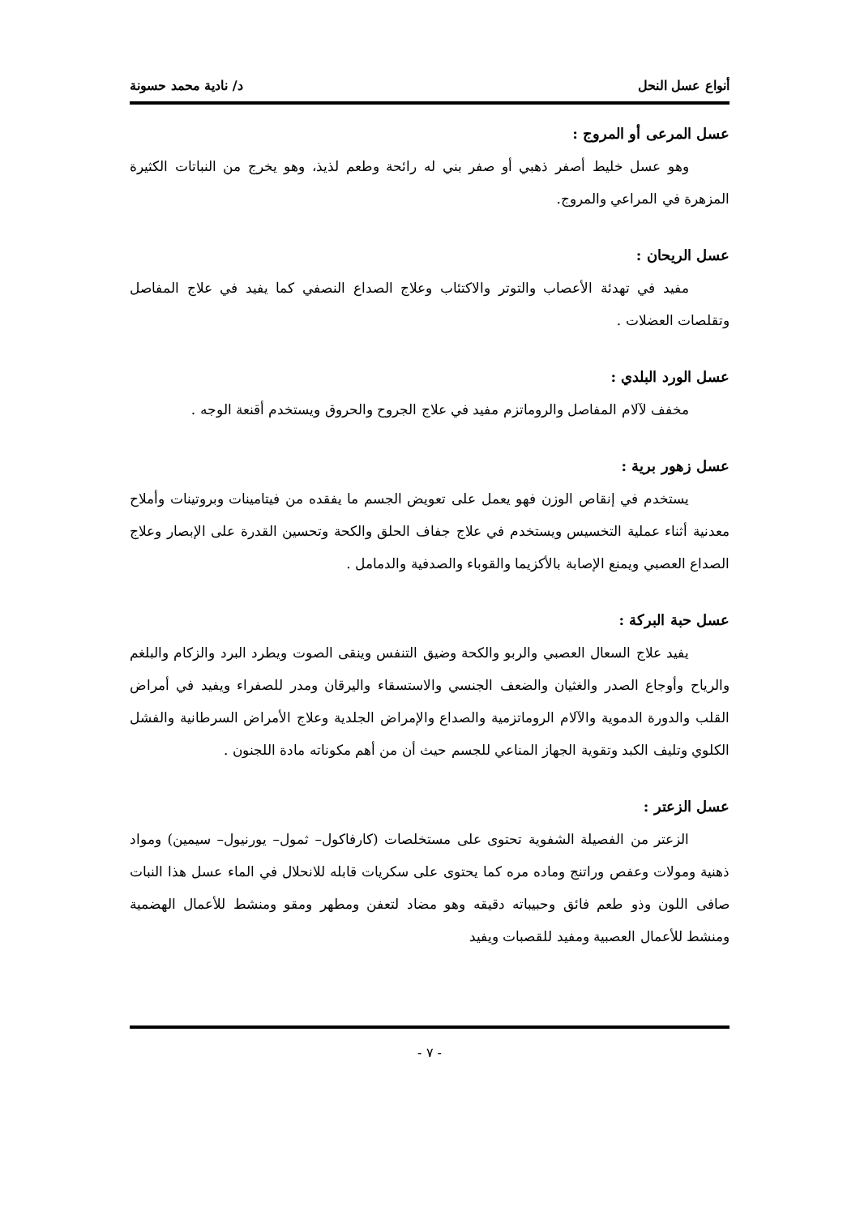أنواع عسل النحل د/ نادية محمد حسونة
عسل المرعى أو المروج :
وهو عسل خليط أصفر ذهبي أو صفر بني له رائحة وطعم لذيذ، وهو يخرج من النباتات الكثيرة المزهرة في المراعي والمروج.
عسل الريحان :
مفيد في تهدئة الأعصاب والتوتر والاكتئاب وعلاج الصداع النصفي كما يفيد في علاج المفاصل وتقلصات العضلات .
عسل الورد البلدي :
مخفف لآلام المفاصل والروماتزم مفيد في علاج الجروح والحروق ويستخدم أقنعة الوجه .
عسل زهور برية :
يستخدم في إنقاص الوزن فهو يعمل على تعويض الجسم ما يفقده من فيتامينات وبروتينات وأملاح معدنية أثناء عملية التخسيس ويستخدم في علاج جفاف الحلق والكحة وتحسين القدرة على الإبصار وعلاج الصداع العصبي ويمنع الإصابة بالأكزيما والقوباء والصدفية والدمامل .
عسل حبة البركة :
يفيد علاج السعال العصبي والربو والكحة وضيق التنفس وينقى الصوت ويطرد البرد والزكام والبلغم والرياح وأوجاع الصدر والغثيان والضعف الجنسي والاستسقاء واليرقان ومدر للصفراء ويفيد في أمراض القلب والدورة الدموية والآلام الروماتزمية والصداع والإمراض الجلدية وعلاج الأمراض السرطانية والفشل الكلوي وتليف الكبد وتقوية الجهاز المناعي للجسم حيث أن من أهم مكوناته مادة اللجنون .
عسل الزعتر :
الزعتر من الفصيلة الشفوية تحتوى على مستخلصات (كارفاكول– ثمول– يورنيول– سيمين) ومواد ذهنية ومولات وعفص وراتنج وماده مره كما يحتوى على سكريات قابله للانحلال في الماء عسل هذا النبات صافى اللون وذو طعم فائق وحبيباته دقيقه وهو مضاد لتعفن ومطهر ومقو ومنشط للأعمال الهضمية ومنشط للأعمال العصبية ومفيد للقصبات ويفيد
- ٧ -